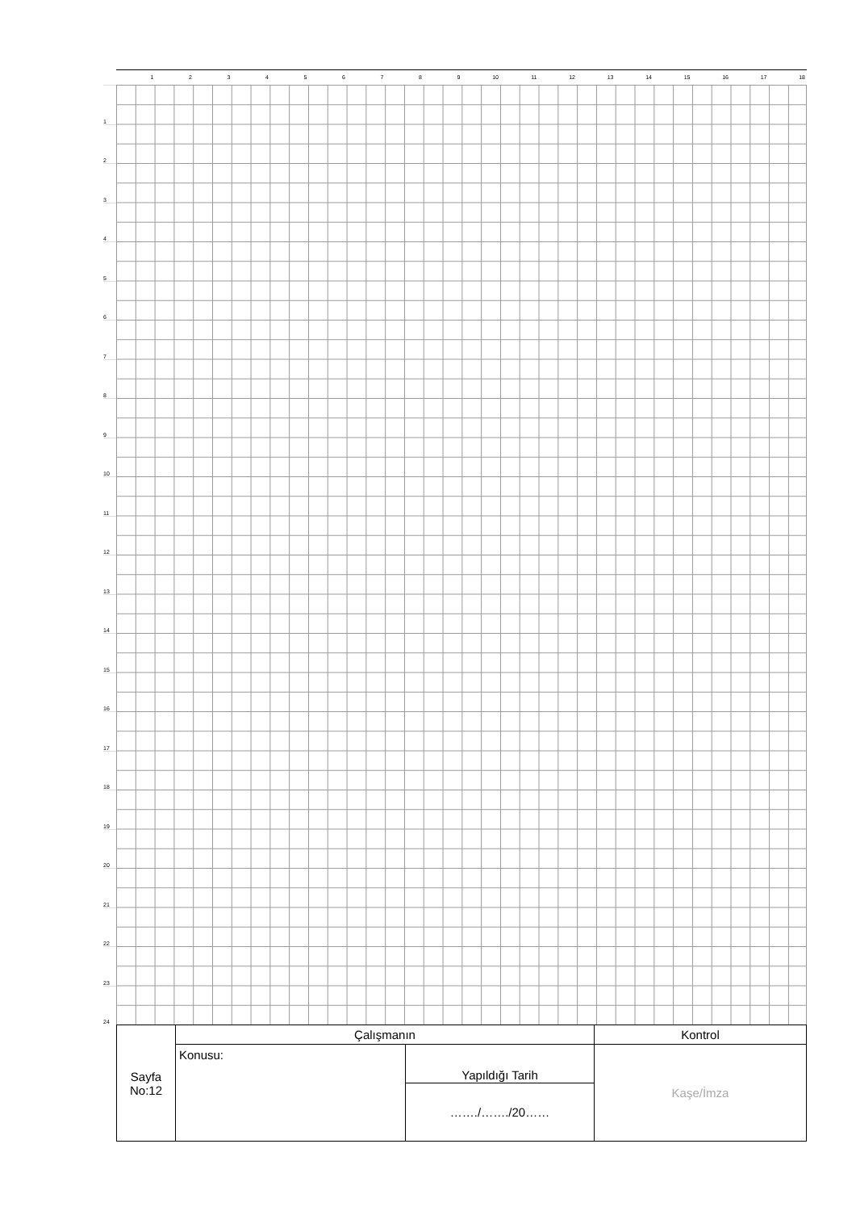123456789 10 11 12 13 14 15 16 17 18
1
2
3
4
5
6
7
8
9
10
11
12
13
14
15
16
17
18
19
20
21
22
23
24
| Sayfa No:12 | Çalışmanın | | Kontrol |
| | Konusu: | Yapıldığı Tarih | Kaşe/İmza |
| | | ……./……./20…… | |